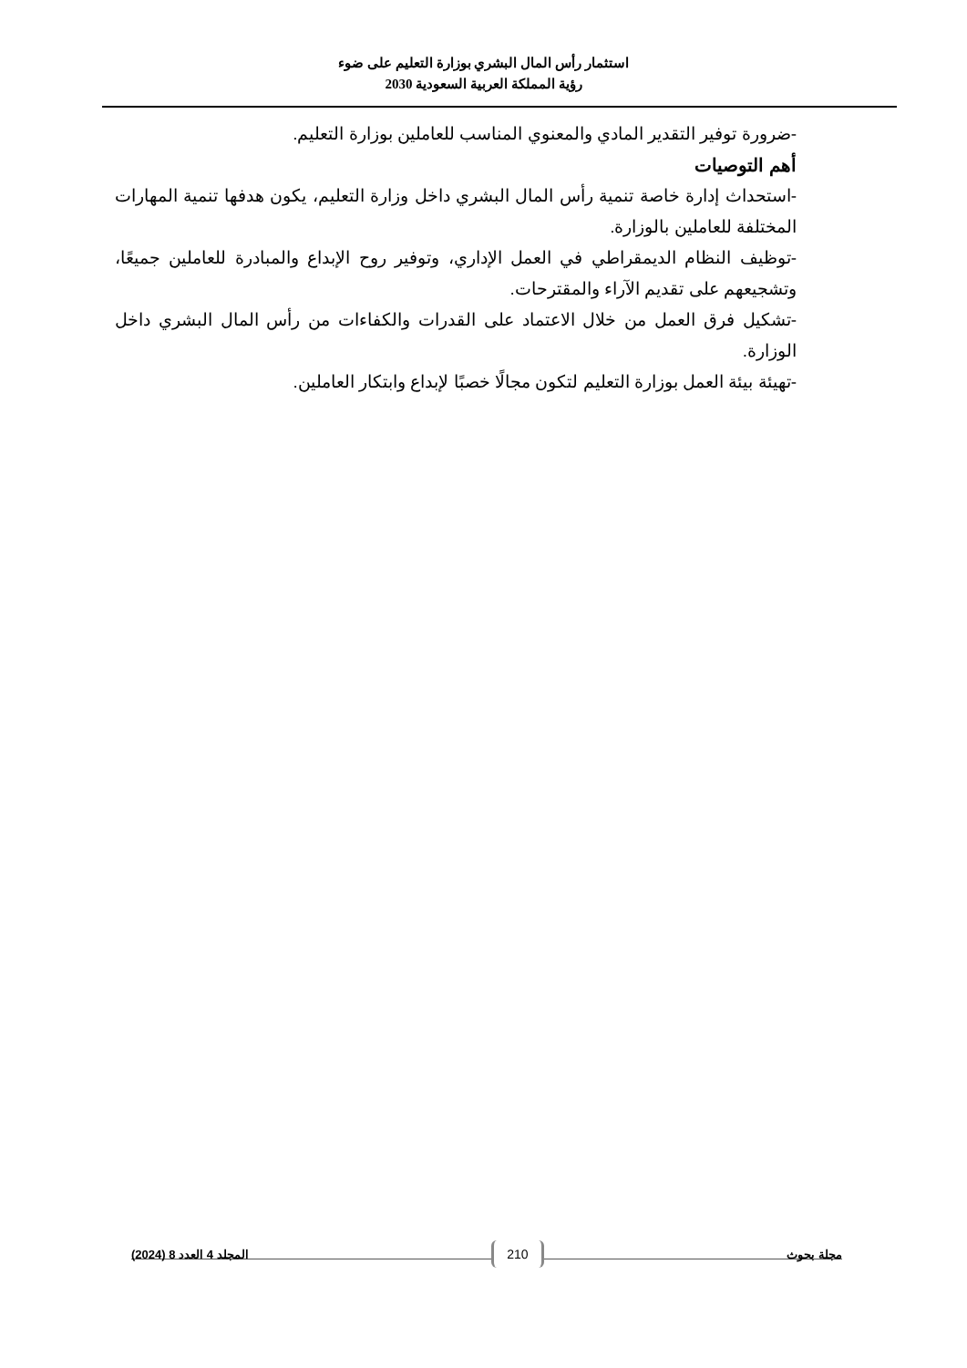استثمار رأس المال البشري بوزارة التعليم على ضوء
رؤية المملكة العربية السعودية 2030
-ضرورة توفير التقدير المادي والمعنوي المناسب للعاملين بوزارة التعليم.
أهم التوصيات
-استحداث إدارة خاصة تنمية رأس المال البشري داخل وزارة التعليم، يكون هدفها تنمية المهارات المختلفة للعاملين بالوزارة.
-توظيف النظام الديمقراطي في العمل الإداري، وتوفير روح الإبداع والمبادرة للعاملين جميعًا، وتشجيعهم على تقديم الآراء والمقترحات.
-تشكيل فرق العمل من خلال الاعتماد على القدرات والكفاءات من رأس المال البشري داخل الوزارة.
-تهيئة بيئة العمل بوزارة التعليم لتكون مجالًا خصبًا لإبداع وابتكار العاملين.
مجلة بحوث 210 المجلد 4 العدد 8 (2024)